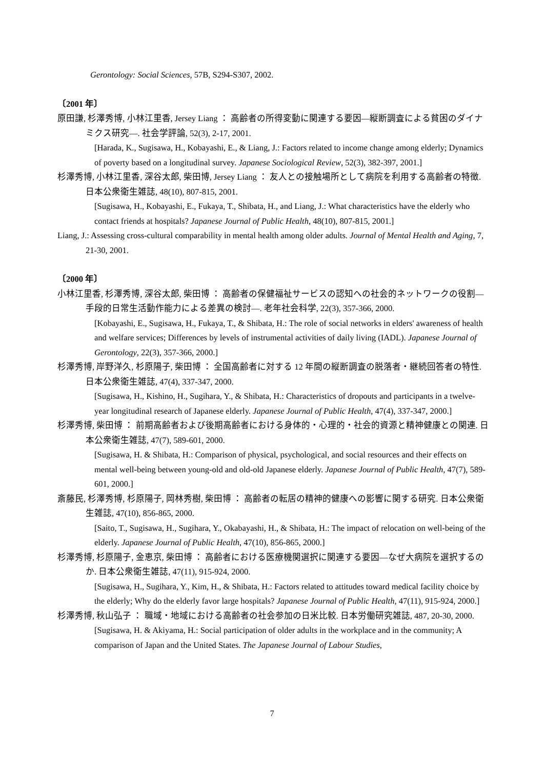Gerontology: Social Sciences, 57B, S294-S307, 2002.
〔2001 年〕
原田謙, 杉澤秀博, 小林江里香, Jersey Liang ： 高齢者の所得変動に関連する要因―縦断調査による貧困のダイナミクス研究―. 社会学評論, 52(3), 2-17, 2001.
[Harada, K., Sugisawa, H., Kobayashi, E., & Liang, J.: Factors related to income change among elderly; Dynamics of poverty based on a longitudinal survey. Japanese Sociological Review, 52(3), 382-397, 2001.]
杉澤秀博, 小林江里香, 深谷太郎, 柴田博, Jersey Liang ： 友人との接触場所として病院を利用する高齢者の特徴. 日本公衆衛生雑誌, 48(10), 807-815, 2001.
[Sugisawa, H., Kobayashi, E., Fukaya, T., Shibata, H., and Liang, J.: What characteristics have the elderly who contact friends at hospitals? Japanese Journal of Public Health, 48(10), 807-815, 2001.]
Liang, J.: Assessing cross-cultural comparability in mental health among older adults. Journal of Mental Health and Aging, 7, 21-30, 2001.
〔2000 年〕
小林江里香, 杉澤秀博, 深谷太郎, 柴田博 ： 高齢者の保健福祉サービスの認知への社会的ネットワークの役割―手段的日常生活動作能力による差異の検討―. 老年社会科学, 22(3), 357-366, 2000.
[Kobayashi, E., Sugisawa, H., Fukaya, T., & Shibata, H.: The role of social networks in elders' awareness of health and welfare services; Differences by levels of instrumental activities of daily living (IADL). Japanese Journal of Gerontology, 22(3), 357-366, 2000.]
杉澤秀博, 岸野洋久, 杉原陽子, 柴田博 ： 全国高齢者に対する 12 年間の縦断調査の脱落者・継続回答者の特性. 日本公衆衛生雑誌, 47(4), 337-347, 2000.
[Sugisawa, H., Kishino, H., Sugihara, Y., & Shibata, H.: Characteristics of dropouts and participants in a twelve-year longitudinal research of Japanese elderly. Japanese Journal of Public Health, 47(4), 337-347, 2000.]
杉澤秀博, 柴田博 ： 前期高齢者および後期高齢者における身体的・心理的・社会的資源と精神健康との関連. 日本公衆衛生雑誌, 47(7), 589-601, 2000.
[Sugisawa, H. & Shibata, H.: Comparison of physical, psychological, and social resources and their effects on mental well-being between young-old and old-old Japanese elderly. Japanese Journal of Public Health, 47(7), 589-601, 2000.]
斎藤民, 杉澤秀博, 杉原陽子, 岡林秀樹, 柴田博 ： 高齢者の転居の精神的健康への影響に関する研究. 日本公衆衛生雑誌, 47(10), 856-865, 2000.
[Saito, T., Sugisawa, H., Sugihara, Y., Okabayashi, H., & Shibata, H.: The impact of relocation on well-being of the elderly. Japanese Journal of Public Health, 47(10), 856-865, 2000.]
杉澤秀博, 杉原陽子, 金恵京, 柴田博 ： 高齢者における医療機関選択に関連する要因―なぜ大病院を選択するのか. 日本公衆衛生雑誌, 47(11), 915-924, 2000.
[Sugisawa, H., Sugihara, Y., Kim, H., & Shibata, H.: Factors related to attitudes toward medical facility choice by the elderly; Why do the elderly favor large hospitals? Japanese Journal of Public Health, 47(11), 915-924, 2000.]
杉澤秀博, 秋山弘子 ： 職域・地域における高齢者の社会参加の日米比較. 日本労働研究雑誌, 487, 20-30, 2000.
[Sugisawa, H. & Akiyama, H.: Social participation of older adults in the workplace and in the community; A comparison of Japan and the United States. The Japanese Journal of Labour Studies,
7